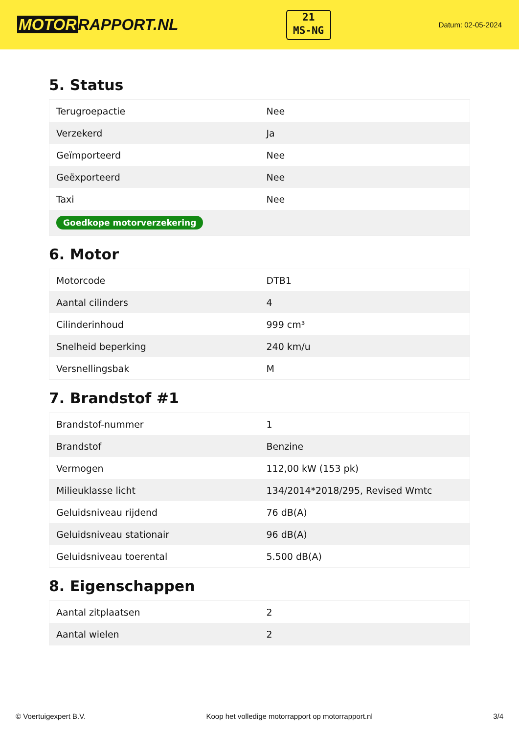MOTOR RAPPORT.NL
21
MS-NG
Datum: 02-05-2024
5. Status
| Terugroepactie | Nee |
| Verzekerd | Ja |
| Geïmporteerd | Nee |
| Geëxporteerd | Nee |
| Taxi | Nee |
| Goedkope motorverzekering | |
6. Motor
| Motorcode | DTB1 |
| Aantal cilinders | 4 |
| Cilinderinhoud | 999 cm³ |
| Snelheid beperking | 240 km/u |
| Versnellingsbak | M |
7. Brandstof #1
| Brandstof-nummer | 1 |
| Brandstof | Benzine |
| Vermogen | 112,00 kW (153 pk) |
| Milieuklasse licht | 134/2014*2018/295, Revised Wmtc |
| Geluidsniveau rijdend | 76 dB(A) |
| Geluidsniveau stationair | 96 dB(A) |
| Geluidsniveau toerental | 5.500 dB(A) |
8. Eigenschappen
| Aantal zitplaatsen | 2 |
| Aantal wielen | 2 |
© Voertuigexpert B.V. Koop het volledige motorrapport op motorrapport.nl 3/4